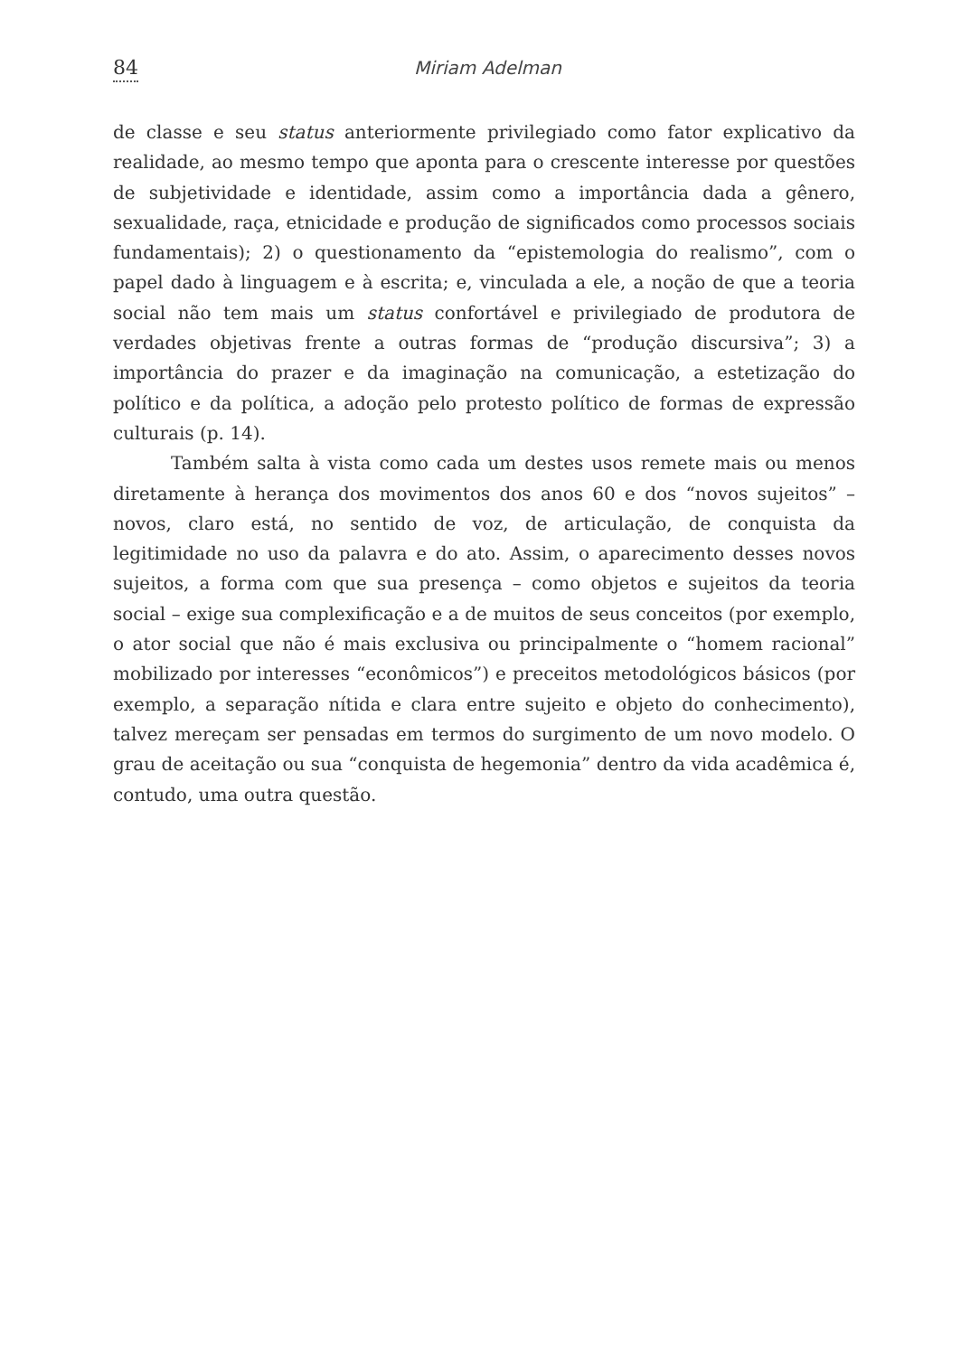84 Miriam Adelman
de classe e seu status anteriormente privilegiado como fator explicativo da realidade, ao mesmo tempo que aponta para o crescente interesse por questões de subjetividade e identidade, assim como a importância dada a gênero, sexualidade, raça, etnicidade e produção de significados como processos sociais fundamentais); 2) o questionamento da “epistemologia do realismo”, com o papel dado à linguagem e à escrita; e, vinculada a ele, a noção de que a teoria social não tem mais um status confortável e privilegiado de produtora de verdades objetivas frente a outras formas de “produção discursiva”; 3) a importância do prazer e da imaginação na comunicação, a estetização do político e da política, a adoção pelo protesto político de formas de expressão culturais (p. 14).
Também salta à vista como cada um destes usos remete mais ou menos diretamente à herança dos movimentos dos anos 60 e dos “novos sujeitos” – novos, claro está, no sentido de voz, de articulação, de conquista da legitimidade no uso da palavra e do ato. Assim, o aparecimento desses novos sujeitos, a forma com que sua presença – como objetos e sujeitos da teoria social – exige sua complexificação e a de muitos de seus conceitos (por exemplo, o ator social que não é mais exclusiva ou principalmente o “homem racional” mobilizado por interesses “econômicos”) e preceitos metodológicos básicos (por exemplo, a separação nítida e clara entre sujeito e objeto do conhecimento), talvez mereçam ser pensadas em termos do surgimento de um novo modelo. O grau de aceitação ou sua “conquista de hegemonia” dentro da vida acadêmica é, contudo, uma outra questão.